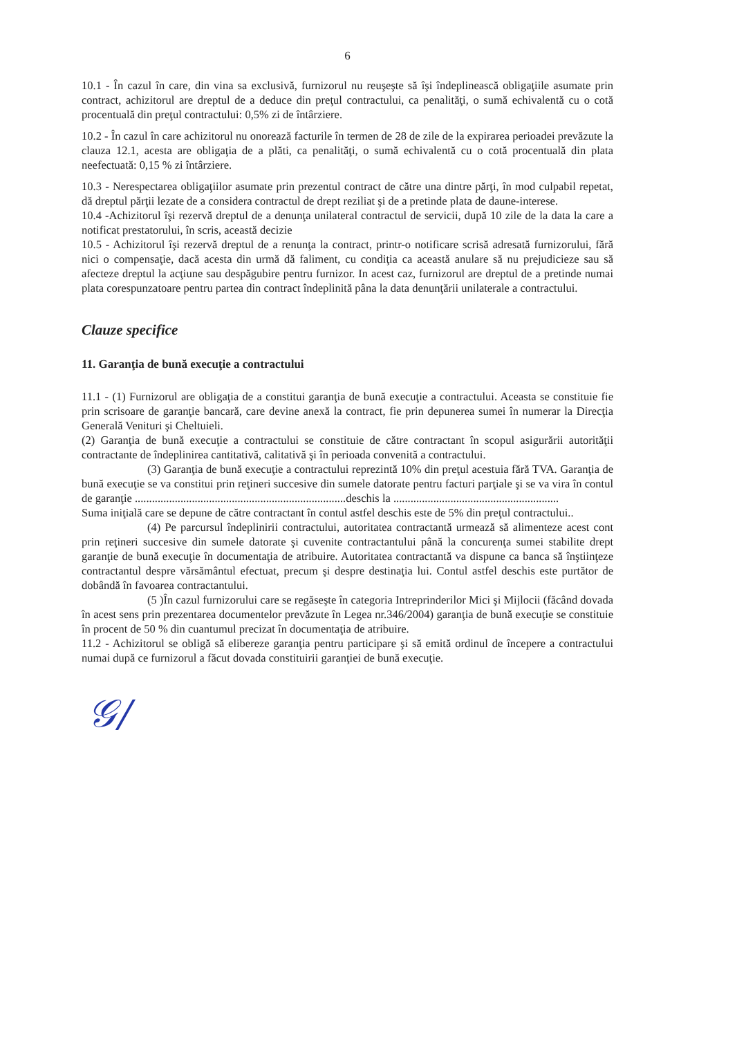6
10.1 - În cazul în care, din vina sa exclusivă, furnizorul nu reuşeşte să îşi îndeplinească obligaţiile asumate prin contract, achizitorul are dreptul de a deduce din preţul contractului, ca penalităţi, o sumă echivalentă cu o cotă procentuală din preţul contractului: 0,5% zi de întârziere.
10.2 - În cazul în care achizitorul nu onorează facturile în termen de 28 de zile de la expirarea perioadei prevăzute la clauza 12.1, acesta are obligaţia de a plăti, ca penalităţi, o sumă echivalentă cu o cotă procentuală din plata neefectuată: 0,15 % zi întârziere.
10.3 - Nerespectarea obligaţiilor asumate prin prezentul contract de către una dintre părţi, în mod culpabil repetat, dă dreptul părţii lezate de a considera contractul de drept reziliat şi de a pretinde plata de daune-interese.
10.4 -Achizitorul îşi rezervă dreptul de a denunţa unilateral contractul de servicii, după 10 zile de la data la care a notificat prestatorului, în scris, această decizie
10.5 - Achizitorul îşi rezervă dreptul de a renunţa la contract, printr-o notificare scrisă adresată furnizorului, fără nici o compensaţie, dacă acesta din urmă dă faliment, cu condiţia ca această anulare să nu prejudicieze sau să afecteze dreptul la acţiune sau despăgubire pentru furnizor. In acest caz, furnizorul are dreptul de a pretinde numai plata corespunzatoare pentru partea din contract îndeplinită pâna la data denunţării unilaterale a contractului.
Clauze specifice
11. Garanţia de bună execuţie a contractului
11.1 - (1) Furnizorul are obligaţia de a constitui garanţia de bună execuţie a contractului. Aceasta se constituie fie prin scrisoare de garanţie bancară, care devine anexă la contract, fie prin depunerea sumei în numerar la Direcţia Generală Venituri şi Cheltuieli.
(2) Garanţia de bună execuţie a contractului se constituie de către contractant în scopul asigurării autorităţii contractante de îndeplinirea cantitativă, calitativă şi în perioada convenită a contractului.
(3) Garanţia de bună execuţie a contractului reprezintă 10% din preţul acestuia fără TVA. Garanţia de bună execuţie se va constitui prin reţineri succesive din sumele datorate pentru facturi parţiale şi se va vira în contul de garanţie ..........................................................................deschis la ..........................................................
Suma iniţială care se depune de către contractant în contul astfel deschis este de 5% din preţul contractului..
(4) Pe parcursul îndeplinirii contractului, autoritatea contractantă urmează să alimenteze acest cont prin reţineri succesive din sumele datorate şi cuvenite contractantului până la concurenţa sumei stabilite drept garanţie de bună execuţie în documentaţia de atribuire. Autoritatea contractantă va dispune ca banca să înştiinţeze contractantul despre vărsământul efectuat, precum şi despre destinaţia lui. Contul astfel deschis este purtător de dobândă în favoarea contractantului.
(5 )În cazul furnizorului care se regăseşte în categoria Intreprinderilor Mici şi Mijlocii (făcând dovada în acest sens prin prezentarea documentelor prevăzute în Legea nr.346/2004) garanţia de bună execuţie se constituie în procent de 50 % din cuantumul precizat în documentaţia de atribuire.
11.2 - Achizitorul se obligă să elibereze garanţia pentru participare şi să emită ordinul de începere a contractului numai după ce furnizorul a făcut dovada constituirii garanţiei de bună execuţie.
𝒢/